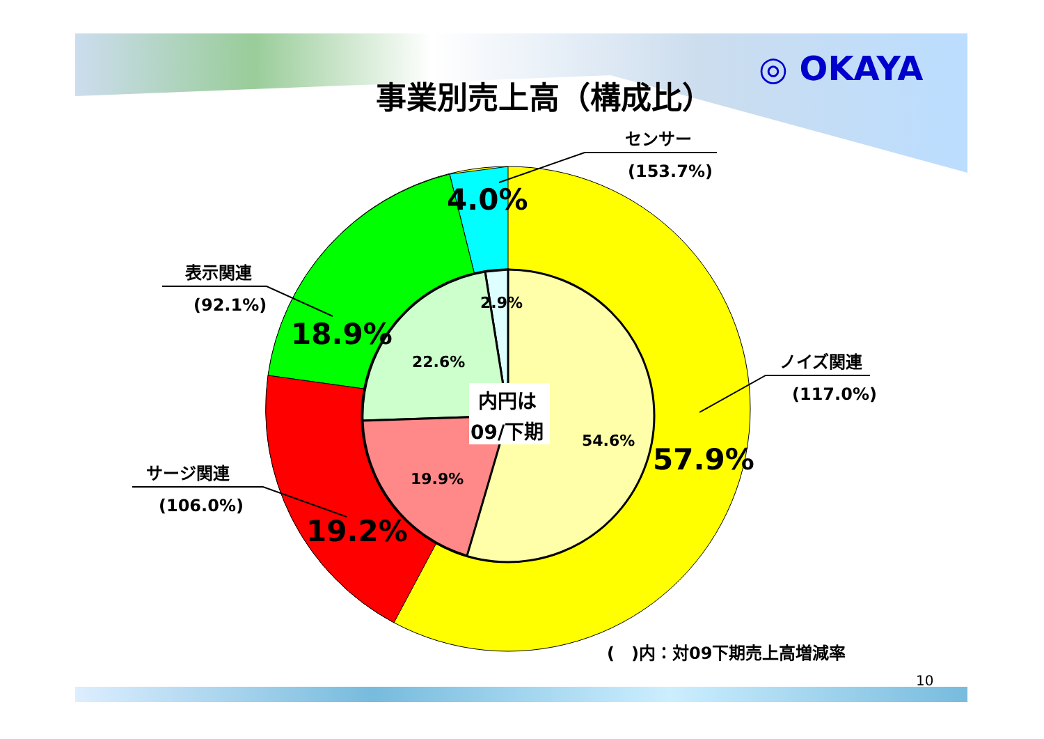◎ OKAYA
事業別売上高（構成比）
センサー
(153.7%)
表示関連
(92.1%)
ノイズ関連
(117.0%)
サージ関連
(106.0%)
4.0%
18.9%
57.9%
19.2%
2.9%
22.6%
54.6%
19.9%
内円は
09/下期
(　)内：対09下期売上高増減率
10